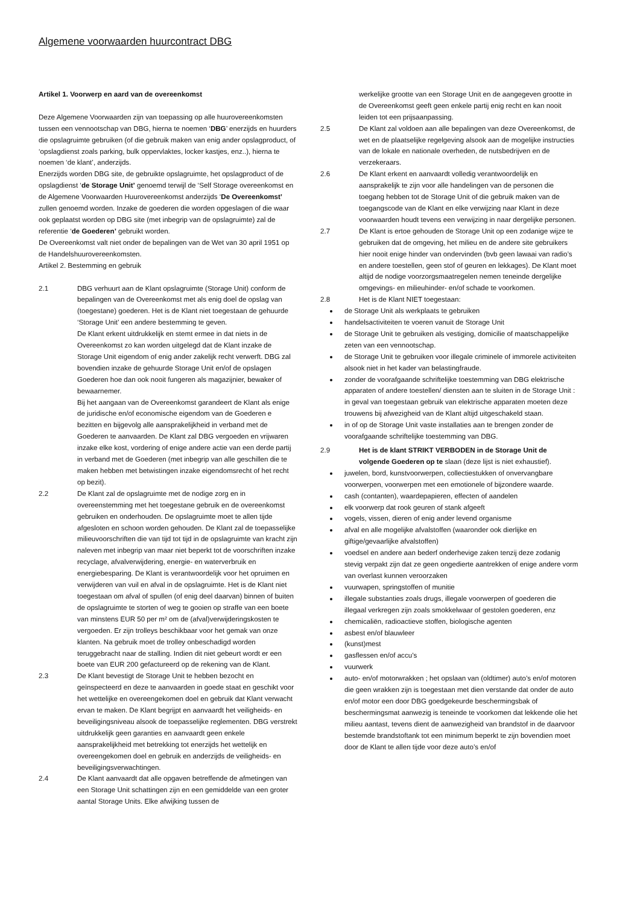Algemene voorwaarden huurcontract DBG
Artikel 1. Voorwerp en aard van de overeenkomst
Deze Algemene Voorwaarden zijn van toepassing op alle huurovereenkomsten tussen een vennootschap van DBG, hierna te noemen ‘DBG’ enerzijds en huurders die opslagruimte gebruiken (of die gebruik maken van enig ander opslagproduct, of ‘opslagdienst zoals parking, bulk oppervlaktes, locker kastjes, enz..), hierna te noemen ‘de klant’, anderzijds.
Enerzijds worden DBG site, de gebruikte opslagruimte, het opslagproduct of de opslagdienst ‘de Storage Unit’ genoemd terwijl de ‘Self Storage overeenkomst en de Algemene Voorwaarden Huurovereenkomst anderzijds ‘De Overeenkomst’ zullen genoemd worden. Inzake de goederen die worden opgeslagen of die waar ook geplaatst worden op DBG site (met inbegrip van de opslagruimte) zal de referentie ‘de Goederen’ gebruikt worden.
De Overeenkomst valt niet onder de bepalingen van de Wet van 30 april 1951 op de Handelshuurovereenkomsten.
Artikel 2. Bestemming en gebruik
2.1 DBG verhuurt aan de Klant opslagruimte (Storage Unit) conform de bepalingen van de Overeenkomst met als enig doel de opslag van (toegestane) goederen. Het is de Klant niet toegestaan de gehuurde ‘Storage Unit’ een andere bestemming te geven.
De Klant erkent uitdrukkelijk en stemt ermee in dat niets in de Overeenkomst zo kan worden uitgelegd dat de Klant inzake de Storage Unit eigendom of enig ander zakelijk recht verwerft. DBG zal bovendien inzake de gehuurde Storage Unit en/of de opslagen Goederen hoe dan ook nooit fungeren als magazijnier, bewaker of bewaarnemer.
Bij het aangaan van de Overeenkomst garandeert de Klant als enige de juridische en/of economische eigendom van de Goederen e bezitten en bijgevolg alle aansprakelijkheid in verband met de Goederen te aanvaarden. De Klant zal DBG vergoeden en vrijwaren inzake elke kost, vordering of enige andere actie van een derde partij in verband met de Goederen (met inbegrip van alle geschillen die te maken hebben met betwistingen inzake eigendomsrecht of het recht op bezit).
2.2 De Klant zal de opslagruimte met de nodige zorg en in overeenstemming met het toegestane gebruik en de overeenkomst gebruiken en onderhouden. De opslagruimte moet te allen tijde afgesloten en schoon worden gehouden. De Klant zal de toepasselijke milieuvoorschriften die van tijd tot tijd in de opslagruimte van kracht zijn naleven met inbegrip van maar niet beperkt tot de voorschriften inzake recyclage, afvalverwijdering, energie- en waterverbruik en energiebesparing. De Klant is verantwoordelijk voor het opruimen en verwijderen van vuil en afval in de opslagruimte. Het is de Klant niet toegestaan om afval of spullen (of enig deel daarvan) binnen of buiten de opslagruimte te storten of weg te gooien op straffe van een boete van minstens EUR 50 per m² om de (afval)verwijderingskosten te vergoeden. Er zijn trolleys beschikbaar voor het gemak van onze klanten. Na gebruik moet de trolley onbeschadigd worden teruggebracht naar de stalling. Indien dit niet gebeurt wordt er een boete van EUR 200 gefactureerd op de rekening van de Klant.
2.3 De Klant bevestigt de Storage Unit te hebben bezocht en geïnspecteerd en deze te aanvaarden in goede staat en geschikt voor het wettelijke en overeengekomen doel en gebruik dat Klant verwacht ervan te maken. De Klant begrijpt en aanvaardt het veiligheids- en beveiligingsniveau alsook de toepasselijke reglementen. DBG verstrekt uitdrukkelijk geen garanties en aanvaardt geen enkele aansprakelijkheid met betrekking tot enerzijds het wettelijk en overeengekomen doel en gebruik en anderzijds de veiligheids- en beveiligingsverwachtingen.
2.4 De Klant aanvaardt dat alle opgaven betreffende de afmetingen van een Storage Unit schattingen zijn en een gemiddelde van een groter aantal Storage Units. Elke afwijking tussen de
werkelijke grootte van een Storage Unit en de aangegeven grootte in de Overeenkomst geeft geen enkele partij enig recht en kan nooit leiden tot een prijsaanpassing.
2.5 De Klant zal voldoen aan alle bepalingen van deze Overeenkomst, de wet en de plaatselijke regelgeving alsook aan de mogelijke instructies van de lokale en nationale overheden, de nutsbedrijven en de verzekeraars.
2.6 De Klant erkent en aanvaardt volledig verantwoordelijk en aansprakelijk te zijn voor alle handelingen van de personen die toegang hebben tot de Storage Unit of die gebruik maken van de toegangscode van de Klant en elke verwijzing naar Klant in deze voorwaarden houdt tevens een verwijzing in naar dergelijke personen.
2.7 De Klant is ertoe gehouden de Storage Unit op een zodanige wijze te gebruiken dat de omgeving, het milieu en de andere site gebruikers hier nooit enige hinder van ondervinden (bvb geen lawaai van radio’s en andere toestellen, geen stof of geuren en lekkages). De Klant moet altijd de nodige voorzorgsmaatregelen nemen teneinde dergelijke omgevings- en milieuhinder- en/of schade te voorkomen.
2.8 Het is de Klant NIET toegestaan:
de Storage Unit als werkplaats te gebruiken
handelsactiviteiten te voeren vanuit de Storage Unit
de Storage Unit te gebruiken als vestiging, domicilie of maatschappelijke zeten van een vennootschap.
de Storage Unit te gebruiken voor illegale criminele of immorele activiteiten alsook niet in het kader van belastingfraude.
zonder de voorafgaande schriftelijke toestemming van DBG elektrische apparaten of andere toestellen/ diensten aan te sluiten in de Storage Unit : in geval van toegestaan gebruik van elektrische apparaten moeten deze trouwens bij afwezigheid van de Klant altijd uitgeschakeld staan.
in of op de Storage Unit vaste installaties aan te brengen zonder de voorafgaande schriftelijke toestemming van DBG.
2.9 Het is de klant STRIKT VERBODEN in de Storage Unit de volgende Goederen op te slaan (deze lijst is niet exhaustief).
juwelen, bord, kunstvoorwerpen, collectiestukken of onvervangbare voorwerpen, voorwerpen met een emotionele of bijzondere waarde.
cash (contanten), waardepapieren, effecten of aandelen
elk voorwerp dat rook geuren of stank afgeeft
vogels, vissen, dieren of enig ander levend organisme
afval en alle mogelijke afvalstoffen (waaronder ook dierlijke en giftige/gevaarlijke afvalstoffen)
voedsel en andere aan bederf onderhevige zaken tenzij deze zodanig stevig verpakt zijn dat ze geen ongedierte aantrekken of enige andere vorm van overlast kunnen veroorzaken
vuurwapen, springstoffen of munitie
illegale substanties zoals drugs, illegale voorwerpen of goederen die illegaal verkregen zijn zoals smokkelwaar of gestolen goederen, enz
chemicaliën, radioactieve stoffen, biologische agenten
asbest en/of blauwleer
(kunst)mest
gasflessen en/of accu’s
vuurwerk
auto- en/of motorwrakken ; het opslaan van (oldtimer) auto’s en/of motoren die geen wrakken zijn is toegestaan met dien verstande dat onder de auto en/of motor een door DBG goedgekeurde beschermingsbak of beschermingsmat aanwezig is teneinde te voorkomen dat lekkende olie het milieu aantast, tevens dient de aanwezigheid van brandstof in de daarvoor bestemde brandstoftank tot een minimum beperkt te zijn bovendien moet door de Klant te allen tijde voor deze auto’s en/of